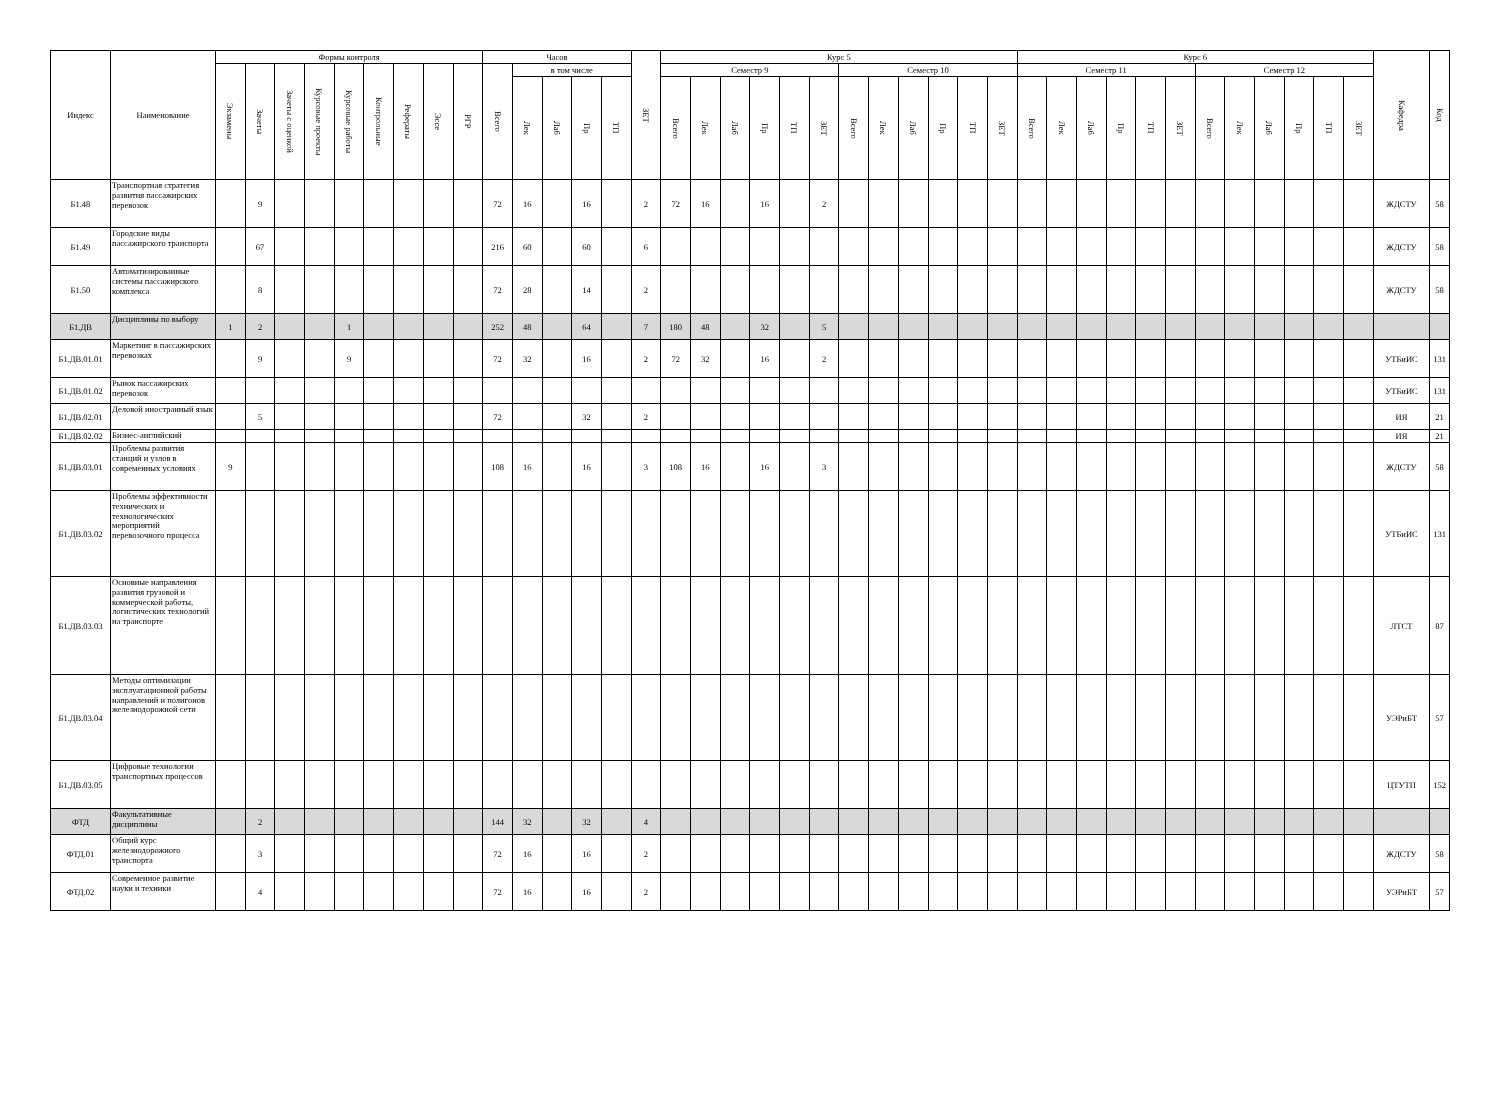| Индекс | Наименование | Формы контроля | | | | | | | | | Часов | | | | | ЗЕТ | Курс 5 | | | | | | | | | | | | Курс 6 | | | | | | | | | | | | Кафедра | Код |
| --- | --- | --- | --- | --- | --- | --- | --- | --- | --- | --- | --- | --- | --- | --- | --- | --- | --- | --- | --- | --- | --- | --- | --- | --- | --- | --- | --- | --- | --- | --- | --- | --- | --- | --- | --- | --- | --- | --- | --- | --- | --- | --- |
| | | Экзамены | Зачеты | Зачеты с оценкой | Курсовые проекты | Курсовые работы | Контрольные | Рефераты | Эссе | РГР | Всего | в том числе | | | | | Семестр 9 | | | | | | Семестр 10 | | | | | | Семестр 11 | | | | | | Семестр 12 | | | | | | | |
| | | | | | | | | | | | | Лек | Лаб | Пр | ТП | | Всего | Лек | Лаб | Пр | ТП | ЗЕТ | Всего | Лек | Лаб | Пр | ТП | ЗЕТ | Всего | Лек | Лаб | Пр | ТП | ЗЕТ | Всего | Лек | Лаб | Пр | ТП | ЗЕТ | | |
| Б1.48 | Транспортная стратегия развития пассажирских перевозок | | 9 | | | | | | | | 72 | 16 | | 16 | | 2 | 72 | 16 | | 16 | | 2 | | | | | | | | | | | | | | | | | | | ЖДСТУ | 58 |
| Б1.49 | Городские виды пассажирского транспорта | | 67 | | | | | | | | 216 | 60 | | 60 | | 6 | | | | | | | | | | | | | | | | | | | | | | | | | ЖДСТУ | 58 |
| Б1.50 | Автоматизированные системы пассажирского комплекса | | 8 | | | | | | | | 72 | 28 | | 14 | | 2 | | | | | | | | | | | | | | | | | | | | | | | | | ЖДСТУ | 58 |
| Б1.ДВ | Дисциплины по выбору | 1 | 2 | | | 1 | | | | | 252 | 48 | | 64 | | 7 | 180 | 48 | | 32 | | 5 | | | | | | | | | | | | | | | | | | | | |
| Б1.ДВ.01.01 | Маркетинг в пассажирских перевозках | | 9 | | | 9 | | | | | 72 | 32 | | 16 | | 2 | 72 | 32 | | 16 | | 2 | | | | | | | | | | | | | | | | | | | УТБиИС | 131 |
| Б1.ДВ.01.02 | Рынок пассажирских перевозок | | | | | | | | | | | | | | | | | | | | | | | | | | | | | | | | | | | | | | | | УТБиИС | 131 |
| Б1.ДВ.02.01 | Деловой иностранный язык | | 5 | | | | | | | | 72 | | | 32 | | 2 | | | | | | | | | | | | | | | | | | | | | | | | | ИЯ | 21 |
| Б1.ДВ.02.02 | Бизнес-английский | | | | | | | | | | | | | | | | | | | | | | | | | | | | | | | | | | | | | | | | ИЯ | 21 |
| Б1.ДВ.03.01 | Проблемы развития станций и узлов в современных условиях | 9 | | | | | | | | | 108 | 16 | | 16 | | 3 | 108 | 16 | | 16 | | 3 | | | | | | | | | | | | | | | | | | | ЖДСТУ | 58 |
| Б1.ДВ.03.02 | Проблемы эффективности технических и технологических мероприятий перевозочного процесса | | | | | | | | | | | | | | | | | | | | | | | | | | | | | | | | | | | | | | | | УТБиИС | 131 |
| Б1.ДВ.03.03 | Основные направления развития грузовой и коммерческой работы, логистических технологий на транспорте | | | | | | | | | | | | | | | | | | | | | | | | | | | | | | | | | | | | | | | | ЛТСТ | 87 |
| Б1.ДВ.03.04 | Методы оптимизации эксплуатационной работы направлений и полигонов железнодорожной сети | | | | | | | | | | | | | | | | | | | | | | | | | | | | | | | | | | | | | | | | УЭРиБТ | 57 |
| Б1.ДВ.03.05 | Цифровые технологии транспортных процессов | | | | | | | | | | | | | | | | | | | | | | | | | | | | | | | | | | | | | | | | ЦТУТП | 152 |
| ФТД | Факультативные дисциплины | | 2 | | | | | | | | 144 | 32 | | 32 | | 4 | | | | | | | | | | | | | | | | | | | | | | | | | | |
| ФТД.01 | Общий курс железнодорожного транспорта | | 3 | | | | | | | | 72 | 16 | | 16 | | 2 | | | | | | | | | | | | | | | | | | | | | | | | | ЖДСТУ | 58 |
| ФТД.02 | Современное развитие науки и техники | | 4 | | | | | | | | 72 | 16 | | 16 | | 2 | | | | | | | | | | | | | | | | | | | | | | | | | УЭРиБТ | 57 |